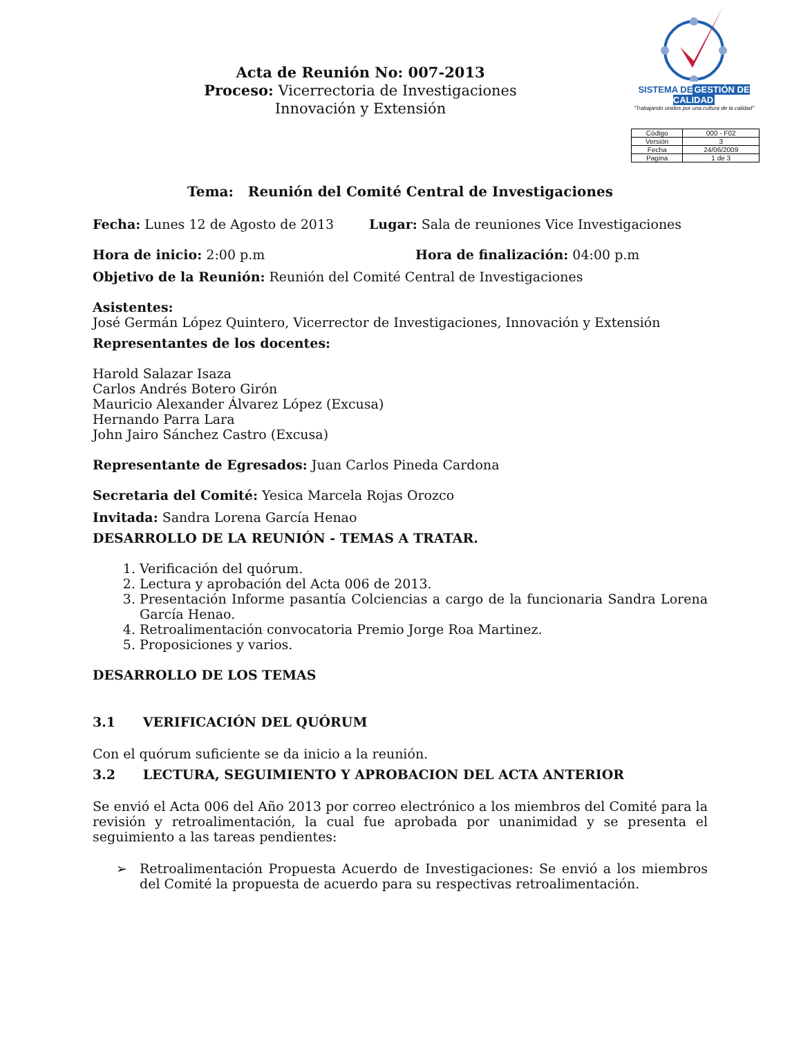Acta de Reunión No: 007-2013
Proceso: Vicerrectoria de Investigaciones
Innovación y Extensión
SISTEMA DEGESTIÓN DE CALIDAD
"Trabajando unidos por una cultura de la calidad"
| Código | 000 - F02 |
| Versión | 3 |
| Fecha | 24/06/2009 |
| Pagina | 1 de 3 |
Tema: Reunión del Comité Central de Investigaciones
Fecha: Lunes 12 de Agosto de 2013 Lugar: Sala de reuniones Vice Investigaciones
Hora de inicio: 2:00 p.m Hora de finalización: 04:00 p.m
Objetivo de la Reunión: Reunión del Comité Central de Investigaciones
Asistentes:
José Germán López Quintero, Vicerrector de Investigaciones, Innovación y Extensión
Representantes de los docentes:
Harold Salazar Isaza
Carlos Andrés Botero Girón
Mauricio Alexander Álvarez López (Excusa)
Hernando Parra Lara
John Jairo Sánchez Castro (Excusa)
Representante de Egresados: Juan Carlos Pineda Cardona
Secretaria del Comité: Yesica Marcela Rojas Orozco
Invitada: Sandra Lorena García Henao
DESARROLLO DE LA REUNIÓN - TEMAS A TRATAR.
1. Verificación del quórum.
2. Lectura y aprobación del Acta 006 de 2013.
3. Presentación Informe pasantía Colciencias a cargo de la funcionaria Sandra Lorena García Henao.
4. Retroalimentación convocatoria Premio Jorge Roa Martinez.
5. Proposiciones y varios.
DESARROLLO DE LOS TEMAS
3.1 VERIFICACIÓN DEL QUÓRUM
Con el quórum suficiente se da inicio a la reunión.
3.2 LECTURA, SEGUIMIENTO Y APROBACION DEL ACTA ANTERIOR
Se envió el Acta 006 del Año 2013 por correo electrónico a los miembros del Comité para la revisión y retroalimentación, la cual fue aprobada por unanimidad y se presenta el seguimiento a las tareas pendientes:
➢ Retroalimentación Propuesta Acuerdo de Investigaciones: Se envió a los miembros del Comité la propuesta de acuerdo para su respectivas retroalimentación.